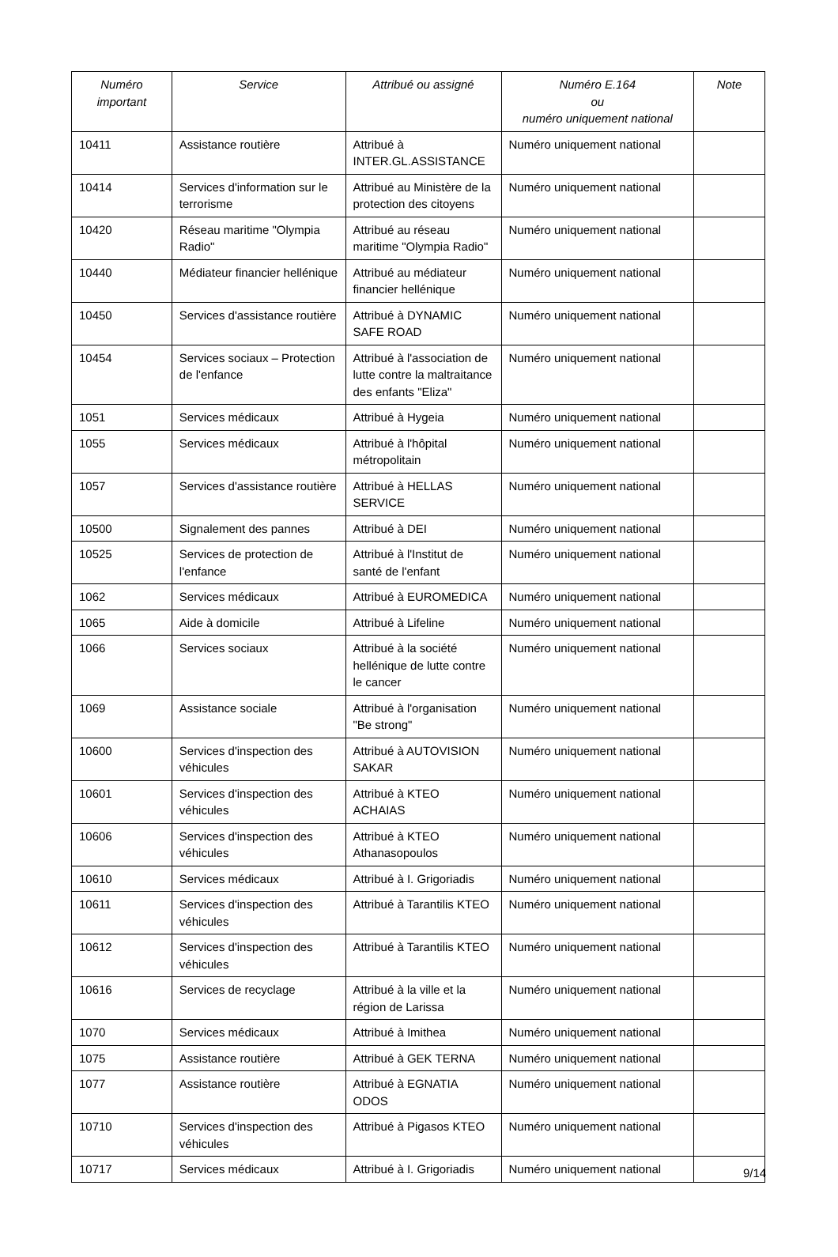| Numéro important | Service | Attribué ou assigné | Numéro E.164 ou numéro uniquement national | Note |
| --- | --- | --- | --- | --- |
| 10411 | Assistance routière | Attribué à INTER.GL.ASSISTANCE | Numéro uniquement national | |
| 10414 | Services d'information sur le terrorisme | Attribué au Ministère de la protection des citoyens | Numéro uniquement national | |
| 10420 | Réseau maritime "Olympia Radio" | Attribué au réseau maritime "Olympia Radio" | Numéro uniquement national | |
| 10440 | Médiateur financier hellénique | Attribué au médiateur financier hellénique | Numéro uniquement national | |
| 10450 | Services d'assistance routière | Attribué à DYNAMIC SAFE ROAD | Numéro uniquement national | |
| 10454 | Services sociaux – Protection de l'enfance | Attribué à l'association de lutte contre la maltraitance des enfants "Eliza" | Numéro uniquement national | |
| 1051 | Services médicaux | Attribué à Hygeia | Numéro uniquement national | |
| 1055 | Services médicaux | Attribué à l'hôpital métropolitain | Numéro uniquement national | |
| 1057 | Services d'assistance routière | Attribué à HELLAS SERVICE | Numéro uniquement national | |
| 10500 | Signalement des pannes | Attribué à DEI | Numéro uniquement national | |
| 10525 | Services de protection de l'enfance | Attribué à l'Institut de santé de l'enfant | Numéro uniquement national | |
| 1062 | Services médicaux | Attribué à EUROMEDICA | Numéro uniquement national | |
| 1065 | Aide à domicile | Attribué à Lifeline | Numéro uniquement national | |
| 1066 | Services sociaux | Attribué à la société hellénique de lutte contre le cancer | Numéro uniquement national | |
| 1069 | Assistance sociale | Attribué à l'organisation "Be strong" | Numéro uniquement national | |
| 10600 | Services d'inspection des véhicules | Attribué à AUTOVISION SAKAR | Numéro uniquement national | |
| 10601 | Services d'inspection des véhicules | Attribué à KTEO ACHAIAS | Numéro uniquement national | |
| 10606 | Services d'inspection des véhicules | Attribué à KTEO Athanasopoulos | Numéro uniquement national | |
| 10610 | Services médicaux | Attribué à I. Grigoriadis | Numéro uniquement national | |
| 10611 | Services d'inspection des véhicules | Attribué à Tarantilis KTEO | Numéro uniquement national | |
| 10612 | Services d'inspection des véhicules | Attribué à Tarantilis KTEO | Numéro uniquement national | |
| 10616 | Services de recyclage | Attribué à la ville et la région de Larissa | Numéro uniquement national | |
| 1070 | Services médicaux | Attribué à Imithea | Numéro uniquement national | |
| 1075 | Assistance routière | Attribué à GEK TERNA | Numéro uniquement national | |
| 1077 | Assistance routière | Attribué à EGNATIA ODOS | Numéro uniquement national | |
| 10710 | Services d'inspection des véhicules | Attribué à Pigasos KTEO | Numéro uniquement national | |
| 10717 | Services médicaux | Attribué à I. Grigoriadis | Numéro uniquement national | |
9/14